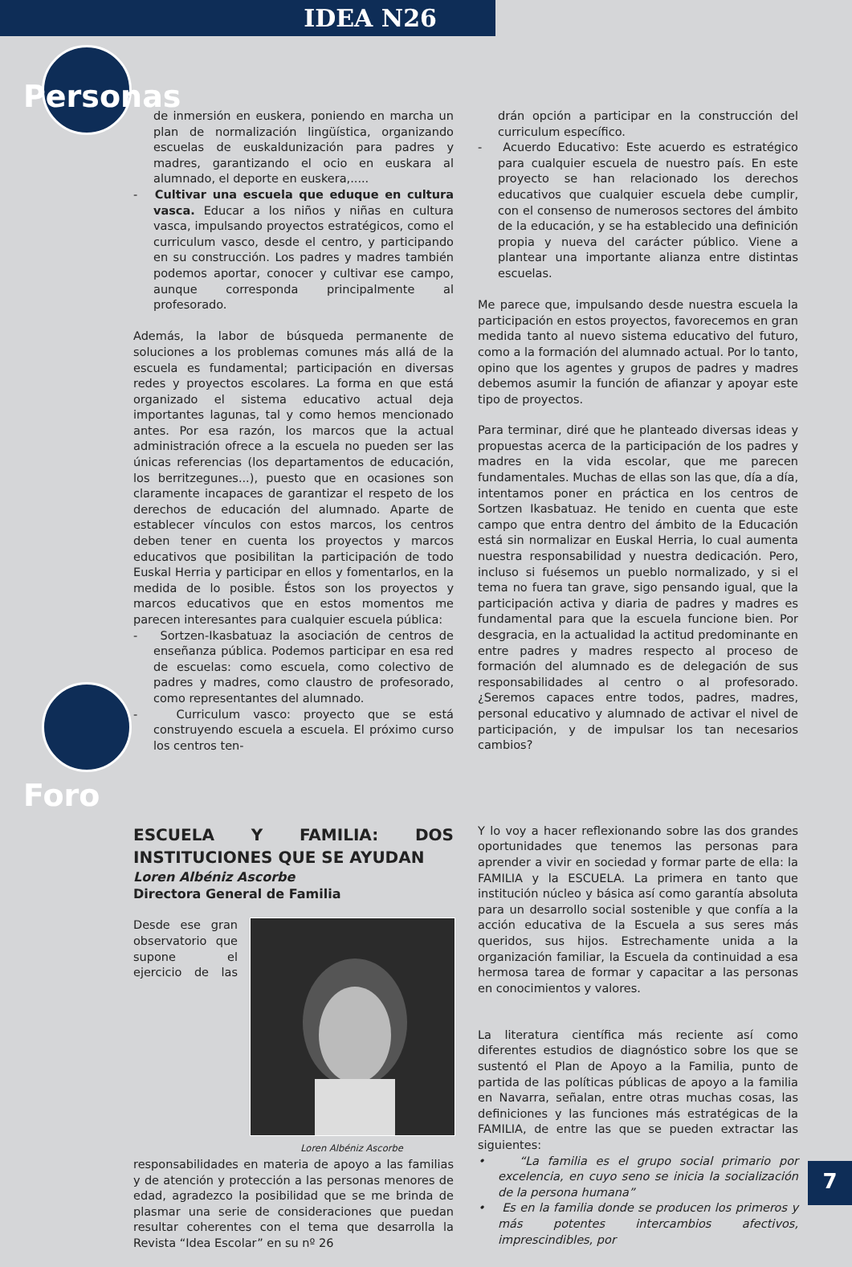IDEA N26
Personas
de inmersión en euskera, poniendo en marcha un plan de normalización lingüística, organizando escuelas de euskaldunización para padres y madres, garantizando el ocio en euskara al alumnado, el deporte en euskera,.....
- Cultivar una escuela que eduque en cultura vasca. Educar a los niños y niñas en cultura vasca, impulsando proyectos estratégicos, como el curriculum vasco, desde el centro, y participando en su construcción. Los padres y madres también podemos aportar, conocer y cultivar ese campo, aunque corresponda principalmente al profesorado.
Además, la labor de búsqueda permanente de soluciones a los problemas comunes más allá de la escuela es fundamental; participación en diversas redes y proyectos escolares. La forma en que está organizado el sistema educativo actual deja importantes lagunas, tal y como hemos mencionado antes. Por esa razón, los marcos que la actual administración ofrece a la escuela no pueden ser las únicas referencias (los departamentos de educación, los berritzegunes...), puesto que en ocasiones son claramente incapaces de garantizar el respeto de los derechos de educación del alumnado. Aparte de establecer vínculos con estos marcos, los centros deben tener en cuenta los proyectos y marcos educativos que posibilitan la participación de todo Euskal Herria y participar en ellos y fomentarlos, en la medida de lo posible. Éstos son los proyectos y marcos educativos que en estos momentos me parecen interesantes para cualquier escuela pública:
- Sortzen-Ikasbatuaz la asociación de centros de enseñanza pública. Podemos participar en esa red de escuelas: como escuela, como colectivo de padres y madres, como claustro de profesorado, como representantes del alumnado.
- Curriculum vasco: proyecto que se está construyendo escuela a escuela. El próximo curso los centros ten-
drán opción a participar en la construcción del curriculum específico.
- Acuerdo Educativo: Este acuerdo es estratégico para cualquier escuela de nuestro país. En este proyecto se han relacionado los derechos educativos que cualquier escuela debe cumplir, con el consenso de numerosos sectores del ámbito de la educación, y se ha establecido una definición propia y nueva del carácter público. Viene a plantear una importante alianza entre distintas escuelas.
Me parece que, impulsando desde nuestra escuela la participación en estos proyectos, favorecemos en gran medida tanto al nuevo sistema educativo del futuro, como a la formación del alumnado actual. Por lo tanto, opino que los agentes y grupos de padres y madres debemos asumir la función de afianzar y apoyar este tipo de proyectos.
Para terminar, diré que he planteado diversas ideas y propuestas acerca de la participación de los padres y madres en la vida escolar, que me parecen fundamentales. Muchas de ellas son las que, día a día, intentamos poner en práctica en los centros de Sortzen Ikasbatuaz. He tenido en cuenta que este campo que entra dentro del ámbito de la Educación está sin normalizar en Euskal Herria, lo cual aumenta nuestra responsabilidad y nuestra dedicación. Pero, incluso si fuésemos un pueblo normalizado, y si el tema no fuera tan grave, sigo pensando igual, que la participación activa y diaria de padres y madres es fundamental para que la escuela funcione bien. Por desgracia, en la actualidad la actitud predominante en entre padres y madres respecto al proceso de formación del alumnado es de delegación de sus responsabilidades al centro o al profesorado. ¿Seremos capaces entre todos, padres, madres, personal educativo y alumnado de activar el nivel de participación, y de impulsar los tan necesarios cambios?
Foro
ESCUELA Y FAMILIA: DOS INSTITUCIONES QUE SE AYUDAN
Loren Albéniz Ascorbe
Directora General de Familia
Loren Albéniz Ascorbe
Desde ese gran observatorio que supone el ejercicio de las responsabilidades en materia de apoyo a las familias y de atención y protección a las personas menores de edad, agradezco la posibilidad que se me brinda de plasmar una serie de consideraciones que puedan resultar coherentes con el tema que desarrolla la Revista “Idea Escolar” en su nº 26
Y lo voy a hacer reflexionando sobre las dos grandes oportunidades que tenemos las personas para aprender a vivir en sociedad y formar parte de ella: la FAMILIA y la ESCUELA. La primera en tanto que institución núcleo y básica así como garantía absoluta para un desarrollo social sostenible y que confía a la acción educativa de la Escuela a sus seres más queridos, sus hijos. Estrechamente unida a la organización familiar, la Escuela da continuidad a esa hermosa tarea de formar y capacitar a las personas en conocimientos y valores.
La literatura científica más reciente así como diferentes estudios de diagnóstico sobre los que se sustentó el Plan de Apoyo a la Familia, punto de partida de las políticas públicas de apoyo a la familia en Navarra, señalan, entre otras muchas cosas, las definiciones y las funciones más estratégicas de la FAMILIA, de entre las que se pueden extractar las siguientes:
• “La familia es el grupo social primario por excelencia, en cuyo seno se inicia la socialización de la persona humana”
• Es en la familia donde se producen los primeros y más potentes intercambios afectivos, imprescindibles, por
7